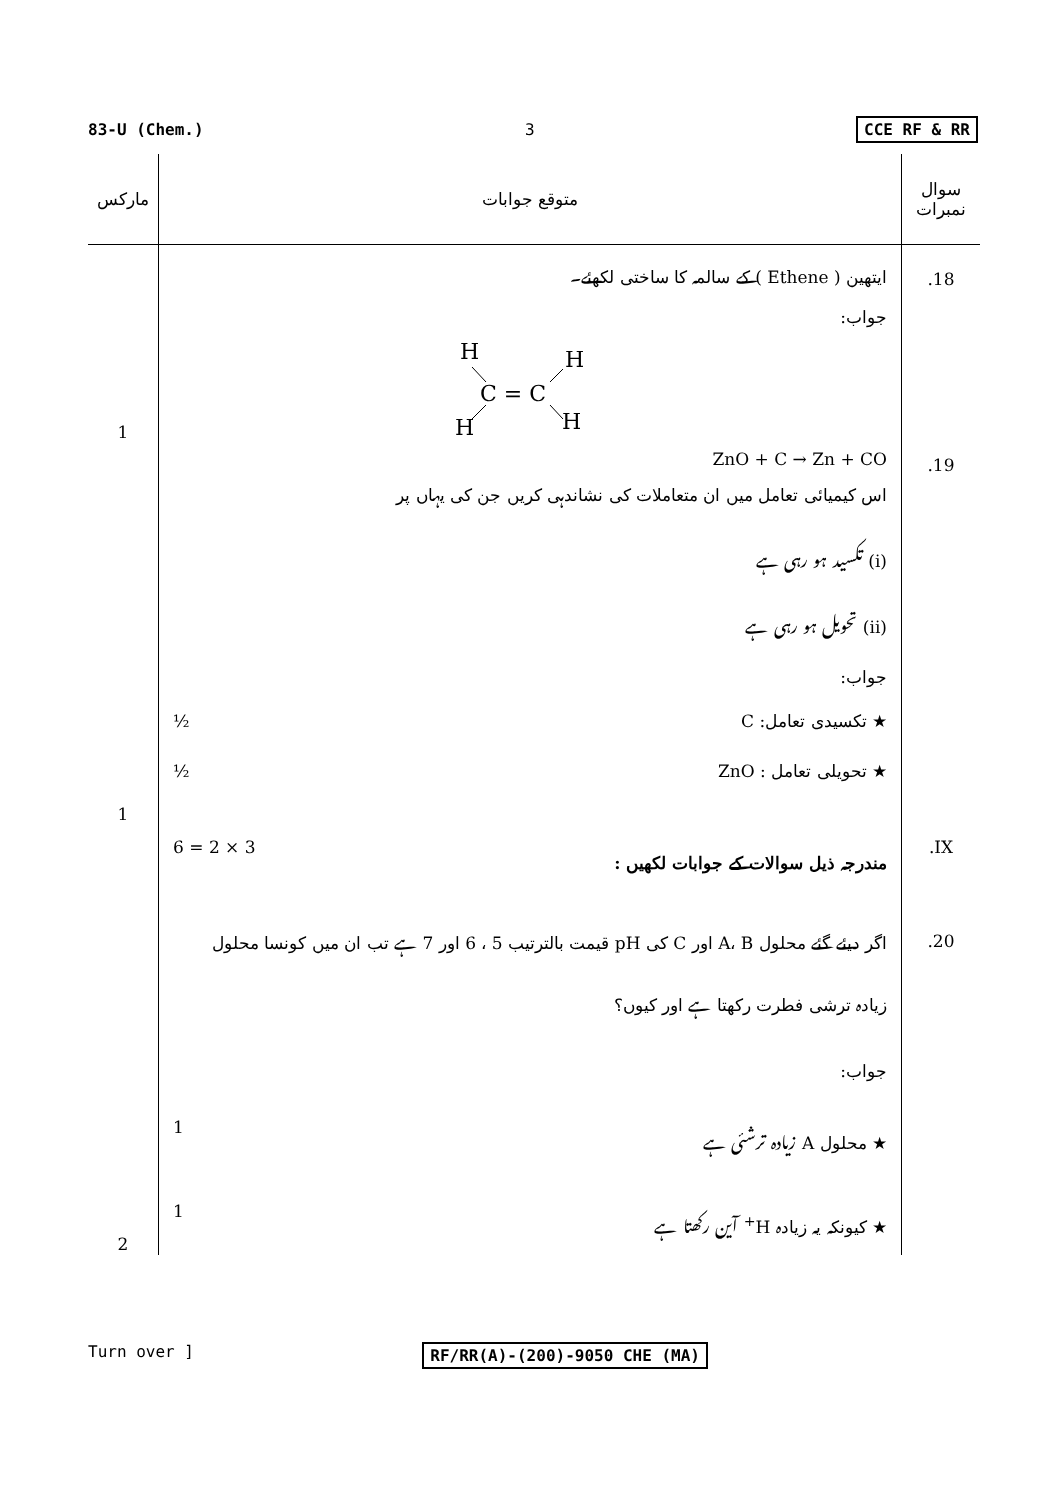83-U (Chem.) 3 CCE RF & RR
| مارکس | متوقع جوابات | سوال نمبرات |
| --- | --- | --- |
| 1 | ایتھین ( Ethene ) کے سالمہ کا ساختی لکھئے۔ جواب: H H C = C H H | .18 |
| 1 | ZnO + C → Zn + CO اس کیمیائی تعامل میں ان متعاملات کی نشاندہی کریں جن کی یہاں پر (i) تکسید ہو رہی ہے (ii) تحویل ہو رہی ہے جواب: ★ تکسیدی تعامل: C ½ ★ تحویلی تعامل : ZnO ½ | .19 |
| | مندرجہ ذیل سوالات کے جوابات لکھیں : 3 × 2 = 6 | .IX |
| 2 | اگر دیئے گئے محلول A، B اور C کی pH قیمت بالترتیب 5 ، 6 اور 7 ہے تب ان میں کونسا محلول زیادہ ترشی فطرت رکھتا ہے اور کیوں؟ جواب: ★ محلول A زیادہ ترشئی ہے 1 ★ کیونکہ یہ زیادہ H<sup>+</sup> آین رکھتا ہے 1 | .20 |
Turn over ] RF/RR(A)-(200)-9050 CHE (MA)